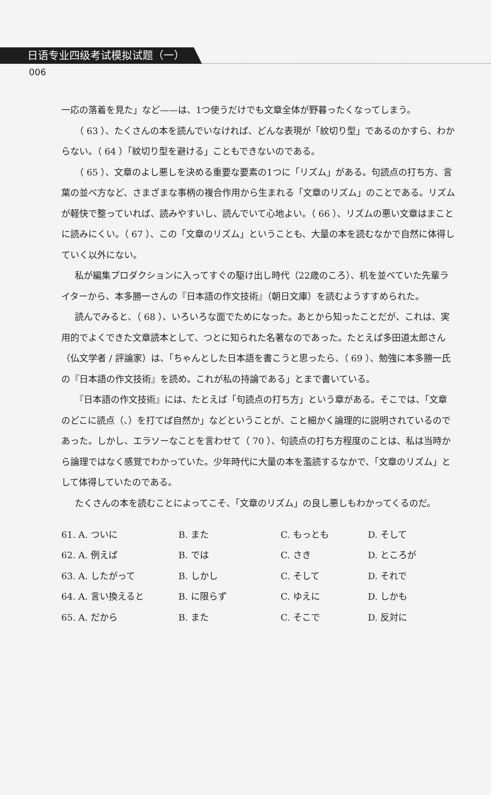日语专业四级考试模拟试题（一）
006
一応の落着を見た」など——は、1つ使うだけでも文章全体が野暮ったくなってしまう。
（ 63 ）、たくさんの本を読んでいなければ、どんな表現が「紋切り型」であるのかすら、わからない。（ 64 ）「紋切り型を避ける」こともできないのである。
（ 65 ）、文章のよし悪しを決める重要な要素の1つに「リズム」がある。句読点の打ち方、言葉の並べ方など、さまざまな事柄の複合作用から生まれる「文章のリズム」のことである。リズムが軽快で整っていれば、読みやすいし、読んでいて心地よい。（ 66 ）、リズムの悪い文章はまことに読みにくい。（ 67 ）、この「文章のリズム」ということも、大量の本を読むなかで自然に体得していく以外にない。
私が編集プロダクションに入ってすぐの駆け出し時代（22歳のころ）、机を並べていた先輩ライターから、本多勝一さんの『日本語の作文技術』（朝日文庫）を読むようすすめられた。
読んでみると、（ 68 ）、いろいろな面でためになった。あとから知ったことだが、これは、実用的でよくできた文章読本として、つとに知られた名著なのであった。たとえば多田道太郎さん（仏文学者 / 評論家）は、「ちゃんとした日本語を書こうと思ったら、（ 69 ）、勉強に本多勝一氏の『日本語の作文技術』を読め。これが私の持論である」とまで書いている。
『日本語の作文技術』には、たとえば「句読点の打ち方」という章がある。そこでは、「文章のどこに読点（、）を打てば自然か」などということが、こと細かく論理的に説明されているのであった。しかし、エラソーなことを言わせて（ 70 ）、句読点の打ち方程度のことは、私は当時から論理ではなく感覚でわかっていた。少年時代に大量の本を濫読するなかで、「文章のリズム」として体得していたのである。
たくさんの本を読むことによってこそ、「文章のリズム」の良し悪しもわかってくるのだ。
| 61. A. ついに | B. また | C. もっとも | D. そして |
| 62. A. 例えば | B. では | C. さき | D. ところが |
| 63. A. したがって | B. しかし | C. そして | D. それで |
| 64. A. 言い換えると | B. に限らず | C. ゆえに | D. しかも |
| 65. A. だから | B. また | C. そこで | D. 反対に |